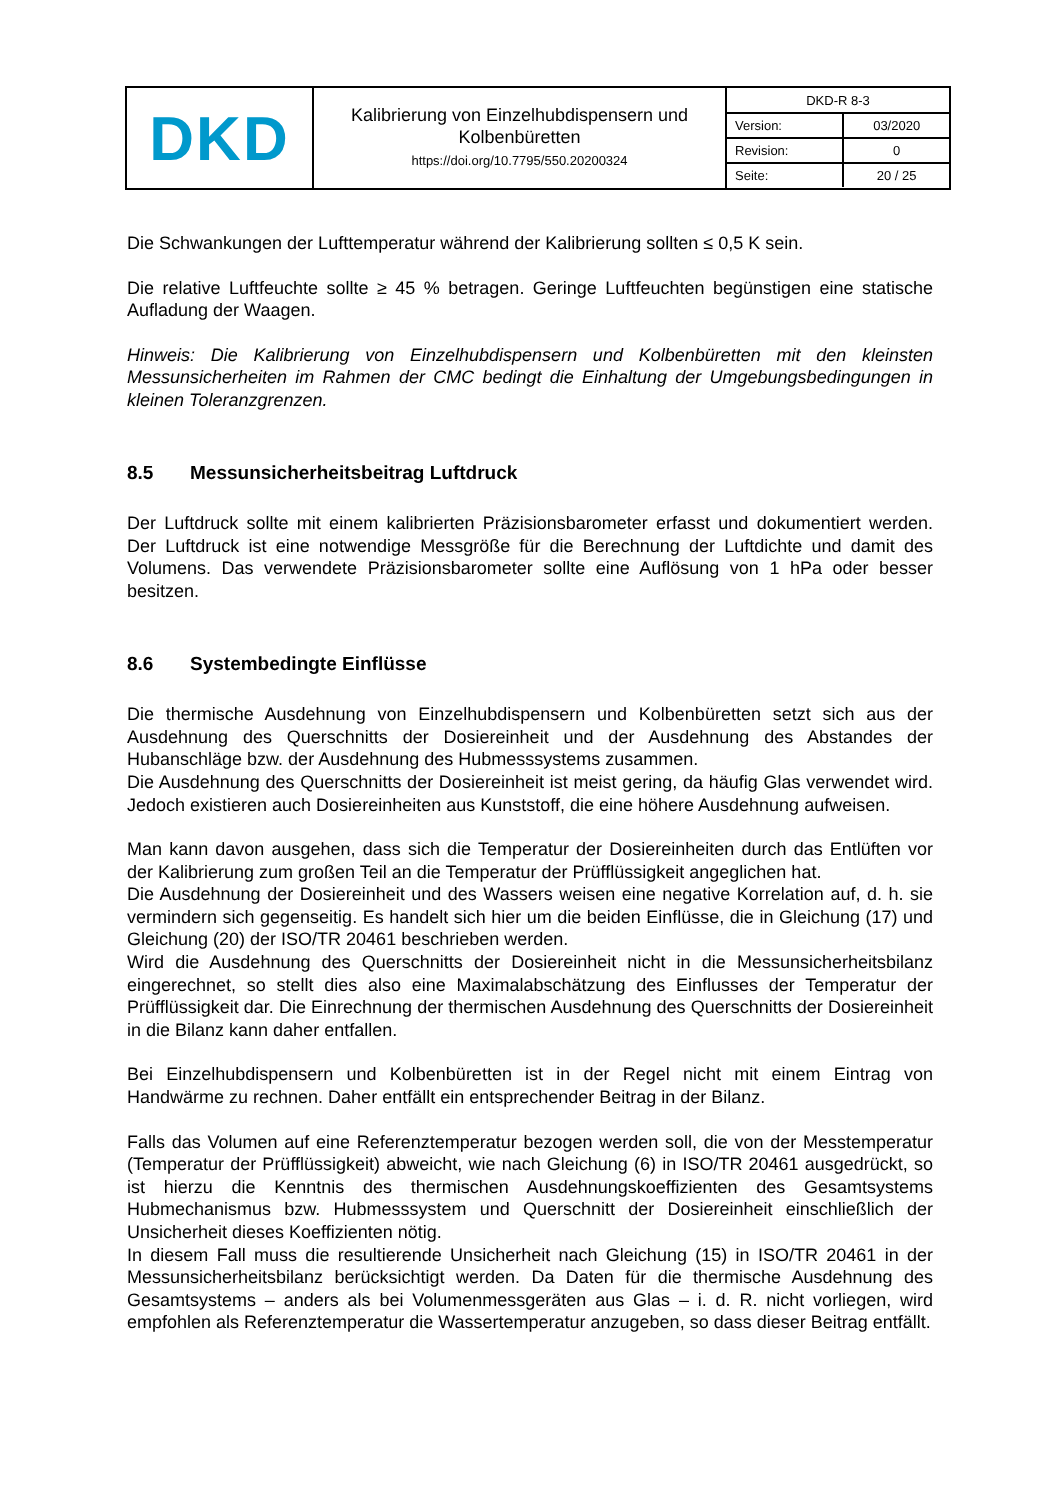| DKD | Kalibrierung von Einzelhubdispensern und Kolbenbüretten https://doi.org/10.7795/550.20200324 | / DKD-R 8-3 / / / Version: / 03/2020 / / Revision: / 0 / / Seite: / 20 / 25 / |
Die Schwankungen der Lufttemperatur während der Kalibrierung sollten ≤ 0,5 K sein.
Die relative Luftfeuchte sollte ≥ 45 % betragen. Geringe Luftfeuchten begünstigen eine statische Aufladung der Waagen.
Hinweis: Die Kalibrierung von Einzelhubdispensern und Kolbenbüretten mit den kleinsten Messunsicherheiten im Rahmen der CMC bedingt die Einhaltung der Umgebungs­bedingungen in kleinen Toleranzgrenzen.
8.5 Messunsicherheitsbeitrag Luftdruck
Der Luftdruck sollte mit einem kalibrierten Präzisionsbarometer erfasst und dokumentiert werden. Der Luftdruck ist eine notwendige Messgröße für die Berechnung der Luftdichte und damit des Volumens. Das verwendete Präzisionsbarometer sollte eine Auflösung von 1 hPa oder besser besitzen.
8.6 Systembedingte Einflüsse
Die thermische Ausdehnung von Einzelhubdispensern und Kolbenbüretten setzt sich aus der Ausdehnung des Querschnitts der Dosiereinheit und der Ausdehnung des Abstandes der Hubanschläge bzw. der Ausdehnung des Hubmesssystems zusammen.
Die Ausdehnung des Querschnitts der Dosiereinheit ist meist gering, da häufig Glas verwendet wird. Jedoch existieren auch Dosiereinheiten aus Kunststoff, die eine höhere Ausdehnung aufweisen.
Man kann davon ausgehen, dass sich die Temperatur der Dosiereinheiten durch das Entlüften vor der Kalibrierung zum großen Teil an die Temperatur der Prüfflüssigkeit angeglichen hat.
Die Ausdehnung der Dosiereinheit und des Wassers weisen eine negative Korrelation auf, d. h. sie vermindern sich gegenseitig. Es handelt sich hier um die beiden Einflüsse, die in Gleichung (17) und Gleichung (20) der ISO/TR 20461 beschrieben werden.
Wird die Ausdehnung des Querschnitts der Dosiereinheit nicht in die Messunsicherheitsbilanz eingerechnet, so stellt dies also eine Maximalabschätzung des Einflusses der Temperatur der Prüfflüssigkeit dar. Die Einrechnung der thermischen Ausdehnung des Querschnitts der Dosiereinheit in die Bilanz kann daher entfallen.
Bei Einzelhubdispensern und Kolbenbüretten ist in der Regel nicht mit einem Eintrag von Handwärme zu rechnen. Daher entfällt ein entsprechender Beitrag in der Bilanz.
Falls das Volumen auf eine Referenztemperatur bezogen werden soll, die von der Mess­temperatur (Temperatur der Prüfflüssigkeit) abweicht, wie nach Gleichung (6) in ISO/TR 20461 ausgedrückt, so ist hierzu die Kenntnis des thermischen Ausdehnungskoeffizienten des Gesamtsystems Hubmechanismus bzw. Hubmesssystem und Querschnitt der Dosiereinheit einschließlich der Unsicherheit dieses Koeffizienten nötig.
In diesem Fall muss die resultierende Unsicherheit nach Gleichung (15) in ISO/TR 20461 in der Messunsicherheitsbilanz berücksichtigt werden. Da Daten für die thermische Ausdehnung des Gesamtsystems – anders als bei Volumenmessgeräten aus Glas – i. d. R. nicht vorliegen, wird empfohlen als Referenztemperatur die Wassertemperatur anzugeben, so dass dieser Beitrag entfällt.